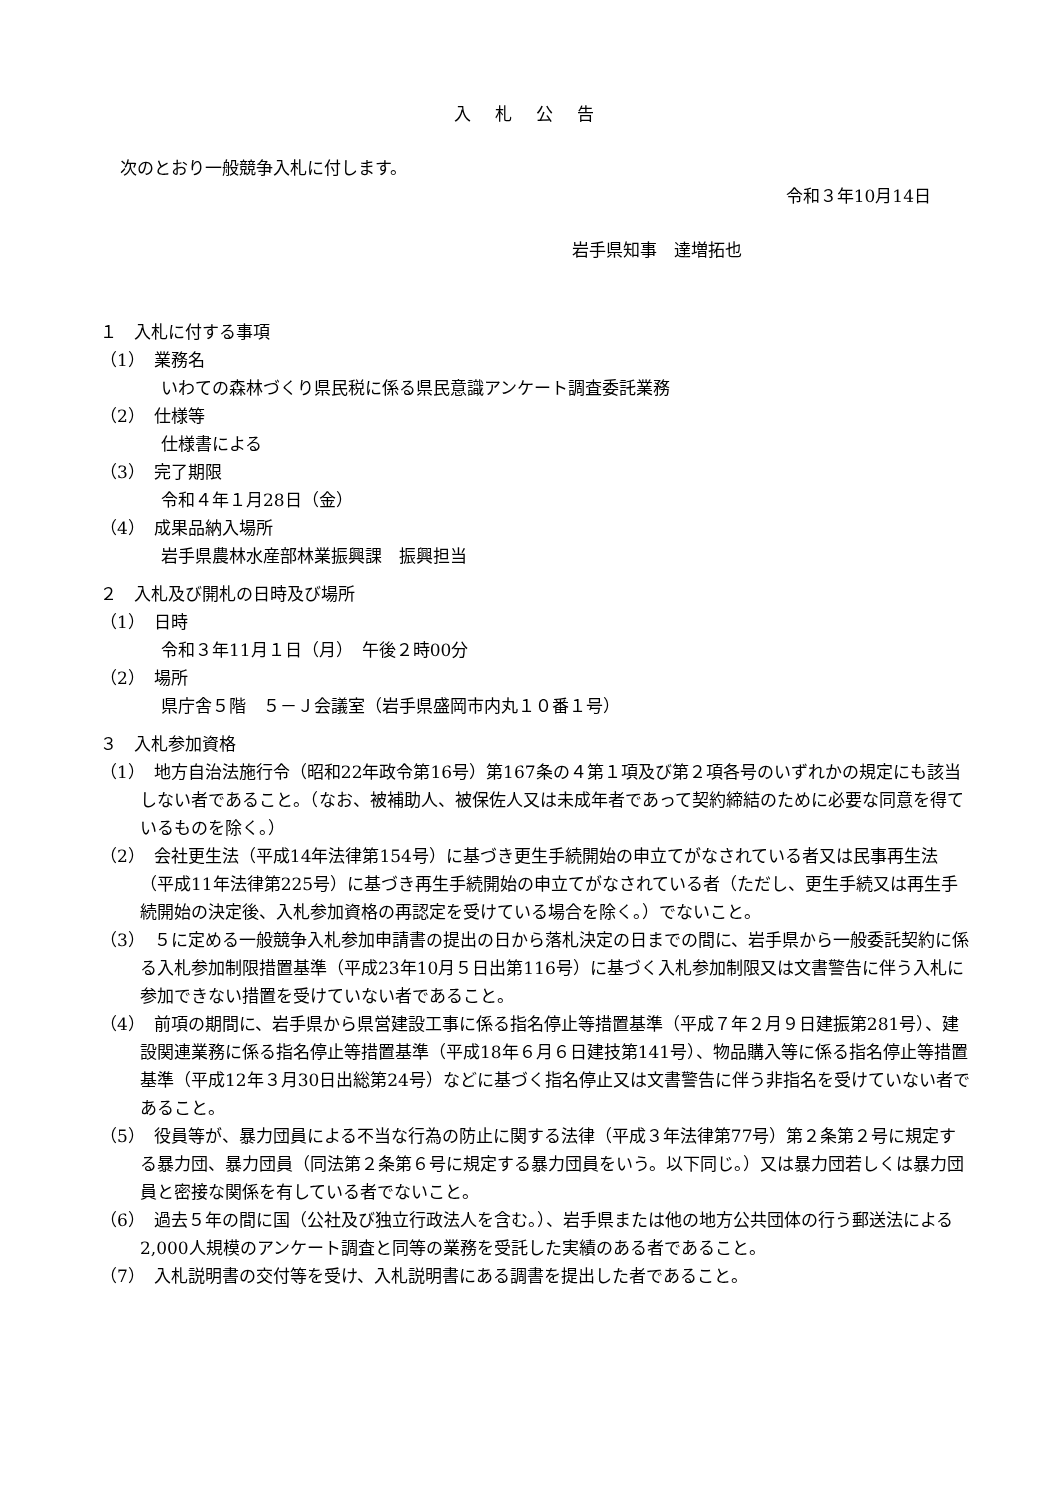入札公告
次のとおり一般競争入札に付します。
令和３年10月14日
岩手県知事　達増拓也
１　入札に付する事項
（1）　業務名
いわての森林づくり県民税に係る県民意識アンケート調査委託業務
（2）　仕様等
仕様書による
（3）　完了期限
令和４年１月28日（金）
（4）　成果品納入場所
岩手県農林水産部林業振興課　振興担当
２　入札及び開札の日時及び場所
（1）　日時
令和３年11月１日（月）　午後２時00分
（2）　場所
県庁舎５階　５－Ｊ会議室（岩手県盛岡市内丸１０番１号）
３　入札参加資格
（1）　地方自治法施行令（昭和22年政令第16号）第167条の４第１項及び第２項各号のいずれかの規定にも該当しない者であること。（なお、被補助人、被保佐人又は未成年者であって契約締結のために必要な同意を得ているものを除く。）
（2）　会社更生法（平成14年法律第154号）に基づき更生手続開始の申立てがなされている者又は民事再生法（平成11年法律第225号）に基づき再生手続開始の申立てがなされている者（ただし、更生手続又は再生手続開始の決定後、入札参加資格の再認定を受けている場合を除く。）でないこと。
（3）　５に定める一般競争入札参加申請書の提出の日から落札決定の日までの間に、岩手県から一般委託契約に係る入札参加制限措置基準（平成23年10月５日出第116号）に基づく入札参加制限又は文書警告に伴う入札に参加できない措置を受けていない者であること。
（4）　前項の期間に、岩手県から県営建設工事に係る指名停止等措置基準（平成７年２月９日建振第281号）、建設関連業務に係る指名停止等措置基準（平成18年６月６日建技第141号）、物品購入等に係る指名停止等措置基準（平成12年３月30日出総第24号）などに基づく指名停止又は文書警告に伴う非指名を受けていない者であること。
（5）　役員等が、暴力団員による不当な行為の防止に関する法律（平成３年法律第77号）第２条第２号に規定する暴力団、暴力団員（同法第２条第６号に規定する暴力団員をいう。以下同じ。）又は暴力団若しくは暴力団員と密接な関係を有している者でないこと。
（6）　過去５年の間に国（公社及び独立行政法人を含む。）、岩手県または他の地方公共団体の行う郵送法による2,000人規模のアンケート調査と同等の業務を受託した実績のある者であること。
（7）　入札説明書の交付等を受け、入札説明書にある調書を提出した者であること。